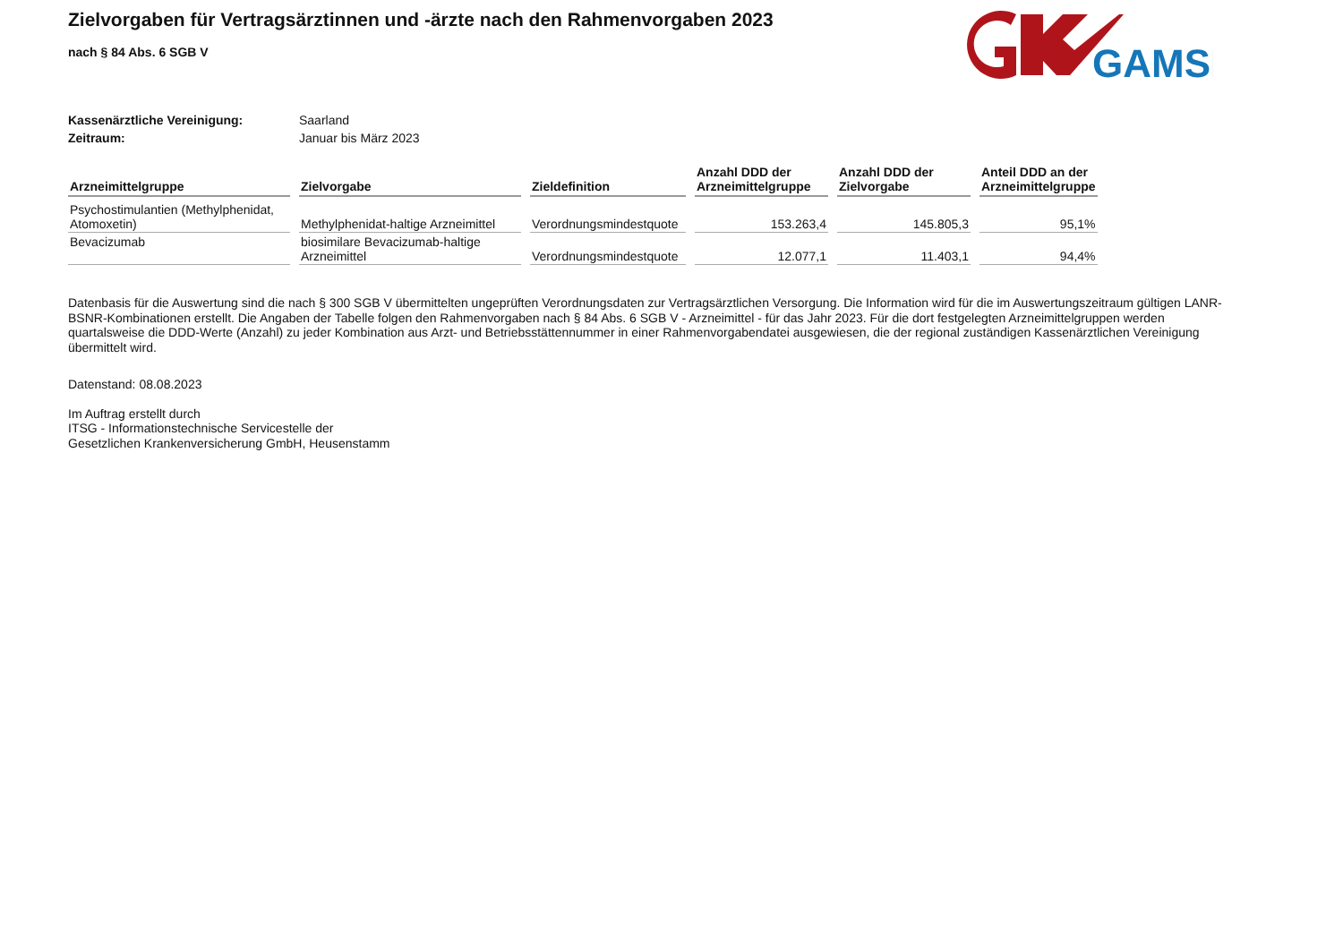GAMSI
Zielvorgaben für Vertragsärztinnen und -ärzte nach den Rahmenvorgaben 2023
nach § 84 Abs. 6 SGB V
Kassenärztliche Vereinigung: Saarland
Zeitraum: Januar bis März 2023
| Arzneimittelgruppe | Zielvorgabe | Zieldefinition | Anzahl DDD der Arzneimittelgruppe | Anzahl DDD der Zielvorgabe | Anteil DDD an der Arzneimittelgruppe |
| --- | --- | --- | --- | --- | --- |
| Psychostimulantien (Methylphenidat, Atomoxetin) | Methylphenidat-haltige Arzneimittel | Verordnungsmindestquote | 153.263,4 | 145.805,3 | 95,1% |
| Bevacizumab | biosimilare Bevacizumab-haltige Arzneimittel | Verordnungsmindestquote | 12.077,1 | 11.403,1 | 94,4% |
Datenbasis für die Auswertung sind die nach § 300 SGB V übermittelten ungeprüften Verordnungsdaten zur Vertragsärztlichen Versorgung. Die Information wird für die im Auswertungszeitraum gültigen LANR-BSNR-Kombinationen erstellt. Die Angaben der Tabelle folgen den Rahmenvorgaben nach § 84 Abs. 6 SGB V - Arzneimittel - für das Jahr 2023. Für die dort festgelegten Arzneimittelgruppen werden quartalsweise die DDD-Werte (Anzahl) zu jeder Kombination aus Arzt- und Betriebsstättennummer in einer Rahmenvorgabendatei ausgewiesen, die der regional zuständigen Kassenärztlichen Vereinigung übermittelt wird.
Datenstand: 08.08.2023
Im Auftrag erstellt durch
ITSG - Informationstechnische Servicestelle der
Gesetzlichen Krankenversicherung GmbH, Heusenstamm